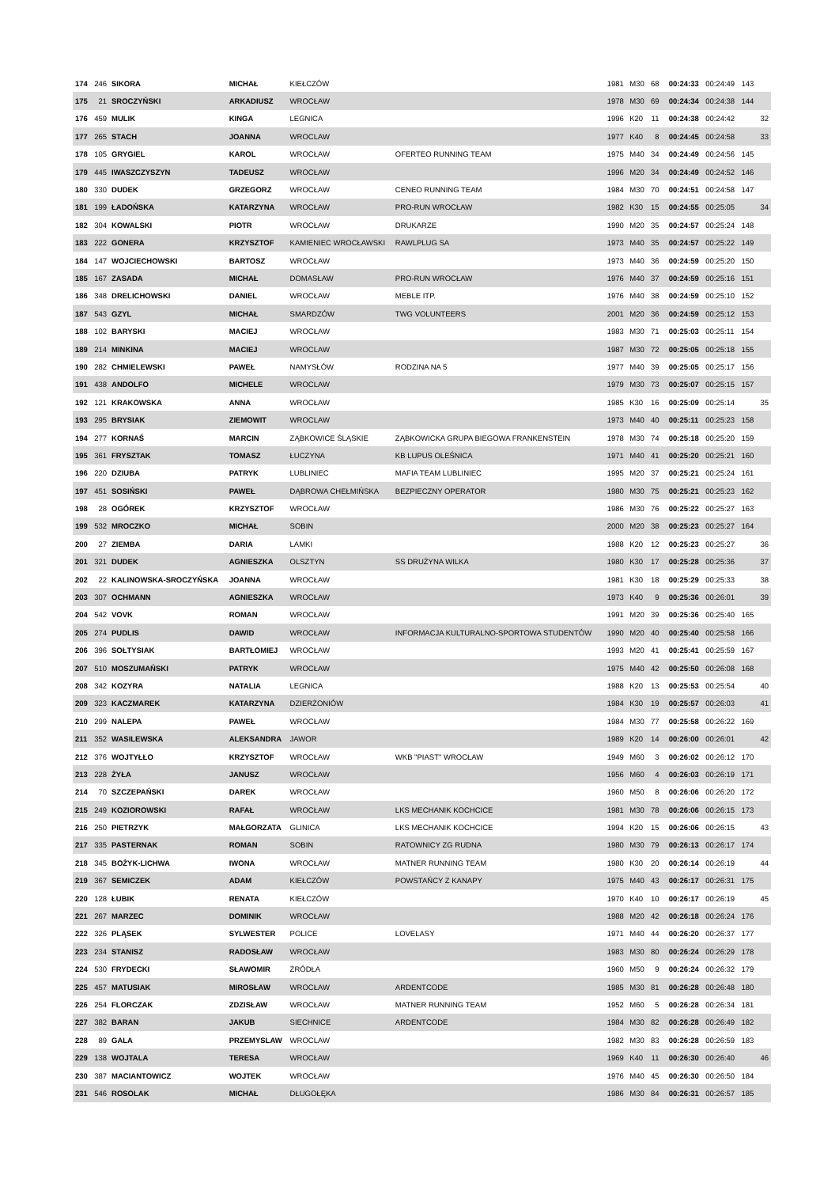| 174 | 246 | SIKORA | MICHAŁ | KIEŁCZÓW | | 1981 | M30 | 68 | | 00:24:33 | 00:24:49 | 143 | |
| 175 | 21 | SROCZYŃSKI | ARKADIUSZ | WROCŁAW | | 1978 | M30 | 69 | | 00:24:34 | 00:24:38 | 144 | |
| 176 | 459 | MULIK | KINGA | LEGNICA | | 1996 | K20 | 11 | | 00:24:38 | 00:24:42 | | 32 |
| 177 | 265 | STACH | JOANNA | WROCLAW | | 1977 | K40 | 8 | | 00:24:45 | 00:24:58 | | 33 |
| 178 | 105 | GRYGIEL | KAROL | WROCŁAW | OFERTEO RUNNING TEAM | 1975 | M40 | 34 | | 00:24:49 | 00:24:56 | 145 | |
| 179 | 445 | IWASZCZYSZYN | TADEUSZ | WROCŁAW | | 1996 | M20 | 34 | | 00:24:49 | 00:24:52 | 146 | |
| 180 | 330 | DUDEK | GRZEGORZ | WROCŁAW | CENEO RUNNING TEAM | 1984 | M30 | 70 | | 00:24:51 | 00:24:58 | 147 | |
| 181 | 199 | ŁADOŃSKA | KATARZYNA | WROCŁAW | PRO-RUN WROCŁAW | 1982 | K30 | 15 | | 00:24:55 | 00:25:05 | | 34 |
| 182 | 304 | KOWALSKI | PIOTR | WROCŁAW | DRUKARZE | 1990 | M20 | 35 | | 00:24:57 | 00:25:24 | 148 | |
| 183 | 222 | GONERA | KRZYSZTOF | KAMIENIEC WROCŁAWSKI | RAWLPLUG SA | 1973 | M40 | 35 | | 00:24:57 | 00:25:22 | 149 | |
| 184 | 147 | WOJCIECHOWSKI | BARTOSZ | WROCŁAW | | 1973 | M40 | 36 | | 00:24:59 | 00:25:20 | 150 | |
| 185 | 167 | ZASADA | MICHAŁ | DOMASŁAW | PRO-RUN WROCŁAW | 1976 | M40 | 37 | | 00:24:59 | 00:25:16 | 151 | |
| 186 | 348 | DRELICHOWSKI | DANIEL | WROCŁAW | MEBLE ITP. | 1976 | M40 | 38 | | 00:24:59 | 00:25:10 | 152 | |
| 187 | 543 | GZYL | MICHAŁ | SMARDZÓW | TWG VOLUNTEERS | 2001 | M20 | 36 | | 00:24:59 | 00:25:12 | 153 | |
| 188 | 102 | BARYSKI | MACIEJ | WROCŁAW | | 1983 | M30 | 71 | | 00:25:03 | 00:25:11 | 154 | |
| 189 | 214 | MINKINA | MACIEJ | WROCLAW | | 1987 | M30 | 72 | | 00:25:05 | 00:25:18 | 155 | |
| 190 | 282 | CHMIELEWSKI | PAWEŁ | NAMYSŁÓW | RODZINA NA 5 | 1977 | M40 | 39 | | 00:25:05 | 00:25:17 | 156 | |
| 191 | 438 | ANDOLFO | MICHELE | WROCLAW | | 1979 | M30 | 73 | | 00:25:07 | 00:25:15 | 157 | |
| 192 | 121 | KRAKOWSKA | ANNA | WROCŁAW | | 1985 | K30 | 16 | | 00:25:09 | 00:25:14 | | 35 |
| 193 | 295 | BRYSIAK | ZIEMOWIT | WROCLAW | | 1973 | M40 | 40 | | 00:25:11 | 00:25:23 | 158 | |
| 194 | 277 | KORNAŚ | MARCIN | ZĄBKOWICE ŚLĄSKIE | ZĄBKOWICKA GRUPA BIEGOWA FRANKENSTEIN | 1978 | M30 | 74 | | 00:25:18 | 00:25:20 | 159 | |
| 195 | 361 | FRYSZTAK | TOMASZ | ŁUCZYNA | KB LUPUS OLEŚNICA | 1971 | M40 | 41 | | 00:25:20 | 00:25:21 | 160 | |
| 196 | 220 | DZIUBA | PATRYK | LUBLINIEC | MAFIA TEAM LUBLINIEC | 1995 | M20 | 37 | | 00:25:21 | 00:25:24 | 161 | |
| 197 | 451 | SOSIŃSKI | PAWEŁ | DĄBROWA CHEŁMIŃSKA | BEZPIECZNY OPERATOR | 1980 | M30 | 75 | | 00:25:21 | 00:25:23 | 162 | |
| 198 | 28 | OGÓREK | KRZYSZTOF | WROCŁAW | | 1986 | M30 | 76 | | 00:25:22 | 00:25:27 | 163 | |
| 199 | 532 | MROCZKO | MICHAŁ | SOBIN | | 2000 | M20 | 38 | | 00:25:23 | 00:25:27 | 164 | |
| 200 | 27 | ZIEMBA | DARIA | LAMKI | | 1988 | K20 | 12 | | 00:25:23 | 00:25:27 | | 36 |
| 201 | 321 | DUDEK | AGNIESZKA | OLSZTYN | SS DRUŻYNA WILKA | 1980 | K30 | 17 | | 00:25:28 | 00:25:36 | | 37 |
| 202 | 22 | KALINOWSKA-SROCZYŃSKA | JOANNA | WROCŁAW | | 1981 | K30 | 18 | | 00:25:29 | 00:25:33 | | 38 |
| 203 | 307 | OCHMANN | AGNIESZKA | WROCŁAW | | 1973 | K40 | 9 | | 00:25:36 | 00:26:01 | | 39 |
| 204 | 542 | VOVK | ROMAN | WROCŁAW | | 1991 | M20 | 39 | | 00:25:36 | 00:25:40 | 165 | |
| 205 | 274 | PUDLIS | DAWID | WROCŁAW | INFORMACJA KULTURALNO-SPORTOWA STUDENTÓW | 1990 | M20 | 40 | | 00:25:40 | 00:25:58 | 166 | |
| 206 | 396 | SOŁTYSIAK | BARTŁOMIEJ | WROCŁAW | | 1993 | M20 | 41 | | 00:25:41 | 00:25:59 | 167 | |
| 207 | 510 | MOSZUMAŃSKI | PATRYK | WROCŁAW | | 1975 | M40 | 42 | | 00:25:50 | 00:26:08 | 168 | |
| 208 | 342 | KOZYRA | NATALIA | LEGNICA | | 1988 | K20 | 13 | | 00:25:53 | 00:25:54 | | 40 |
| 209 | 323 | KACZMAREK | KATARZYNA | DZIERŻONIÓW | | 1984 | K30 | 19 | | 00:25:57 | 00:26:03 | | 41 |
| 210 | 299 | NALEPA | PAWEŁ | WROCŁAW | | 1984 | M30 | 77 | | 00:25:58 | 00:26:22 | 169 | |
| 211 | 352 | WASILEWSKA | ALEKSANDRA | JAWOR | | 1989 | K20 | 14 | | 00:26:00 | 00:26:01 | | 42 |
| 212 | 376 | WOJTYŁŁO | KRZYSZTOF | WROCŁAW | WKB "PIAST" WROCŁAW | 1949 | M60 | 3 | | 00:26:02 | 00:26:12 | 170 | |
| 213 | 228 | ŻYŁA | JANUSZ | WROCŁAW | | 1956 | M60 | 4 | | 00:26:03 | 00:26:19 | 171 | |
| 214 | 70 | SZCZEPAŃSKI | DAREK | WROCŁAW | | 1960 | M50 | 8 | | 00:26:06 | 00:26:20 | 172 | |
| 215 | 249 | KOZIOROWSKI | RAFAŁ | WROCŁAW | LKS MECHANIK KOCHCICE | 1981 | M30 | 78 | | 00:26:06 | 00:26:15 | 173 | |
| 216 | 250 | PIETRZYK | MAŁGORZATA | GLINICA | LKS MECHANIK KOCHCICE | 1994 | K20 | 15 | | 00:26:06 | 00:26:15 | | 43 |
| 217 | 335 | PASTERNAK | ROMAN | SOBIN | RATOWNICY ZG RUDNA | 1980 | M30 | 79 | | 00:26:13 | 00:26:17 | 174 | |
| 218 | 345 | BOŻYK-LICHWA | IWONA | WROCŁAW | MATNER RUNNING TEAM | 1980 | K30 | 20 | | 00:26:14 | 00:26:19 | | 44 |
| 219 | 367 | SEMICZEK | ADAM | KIEŁCZÓW | POWSTAŃCY Z KANAPY | 1975 | M40 | 43 | | 00:26:17 | 00:26:31 | 175 | |
| 220 | 128 | ŁUBIK | RENATA | KIEŁCZÓW | | 1970 | K40 | 10 | | 00:26:17 | 00:26:19 | | 45 |
| 221 | 267 | MARZEC | DOMINIK | WROCŁAW | | 1988 | M20 | 42 | | 00:26:18 | 00:26:24 | 176 | |
| 222 | 326 | PLĄSEK | SYLWESTER | POLICE | LOVELASY | 1971 | M40 | 44 | | 00:26:20 | 00:26:37 | 177 | |
| 223 | 234 | STANISZ | RADOSŁAW | WROCŁAW | | 1983 | M30 | 80 | | 00:26:24 | 00:26:29 | 178 | |
| 224 | 530 | FRYDECKI | SŁAWOMIR | ŻRÓDŁA | | 1960 | M50 | 9 | | 00:26:24 | 00:26:32 | 179 | |
| 225 | 457 | MATUSIAK | MIROSŁAW | WROCŁAW | ARDENTCODE | 1985 | M30 | 81 | | 00:26:28 | 00:26:48 | 180 | |
| 226 | 254 | FLORCZAK | ZDZISŁAW | WROCŁAW | MATNER RUNNING TEAM | 1952 | M60 | 5 | | 00:26:28 | 00:26:34 | 181 | |
| 227 | 382 | BARAN | JAKUB | SIECHNICE | ARDENTCODE | 1984 | M30 | 82 | | 00:26:28 | 00:26:49 | 182 | |
| 228 | 89 | GALA | PRZEMYSLAW | WROCLAW | | 1982 | M30 | 83 | | 00:26:28 | 00:26:59 | 183 | |
| 229 | 138 | WOJTALA | TERESA | WROCŁAW | | 1969 | K40 | 11 | | 00:26:30 | 00:26:40 | | 46 |
| 230 | 387 | MACIANTOWICZ | WOJTEK | WROCŁAW | | 1976 | M40 | 45 | | 00:26:30 | 00:26:50 | 184 | |
| 231 | 546 | ROSOLAK | MICHAŁ | DŁUGOŁĘKA | | 1986 | M30 | 84 | | 00:26:31 | 00:26:57 | 185 | |